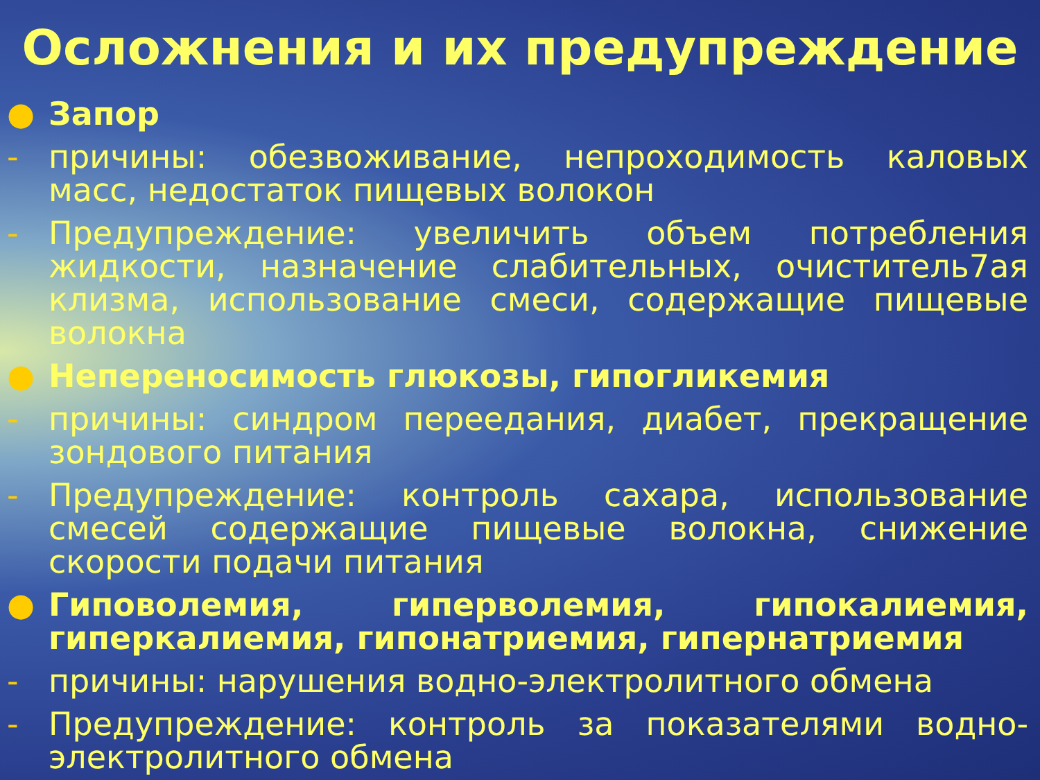Осложнения и их предупреждение
● Запор
- причины: обезвоживание, непроходимость каловых масс, недостаток пищевых волокон
- Предупреждение: увеличить объем потребления жидкости, назначение слабительных, очиститель7ая клизма, использование смеси, содержащие пищевые волокна
● Непереносимость глюкозы, гипогликемия
- причины: синдром переедания, диабет, прекращение зондового питания
- Предупреждение: контроль сахара, использование смесей содержащие пищевые волокна, снижение скорости подачи питания
● Гиповолемия, гиперволемия, гипокалиемия, гиперкалиемия, гипонатриемия, гипернатриемия
- причины: нарушения водно-электролитного обмена
- Предупреждение: контроль за показателями водно-электролитного обмена